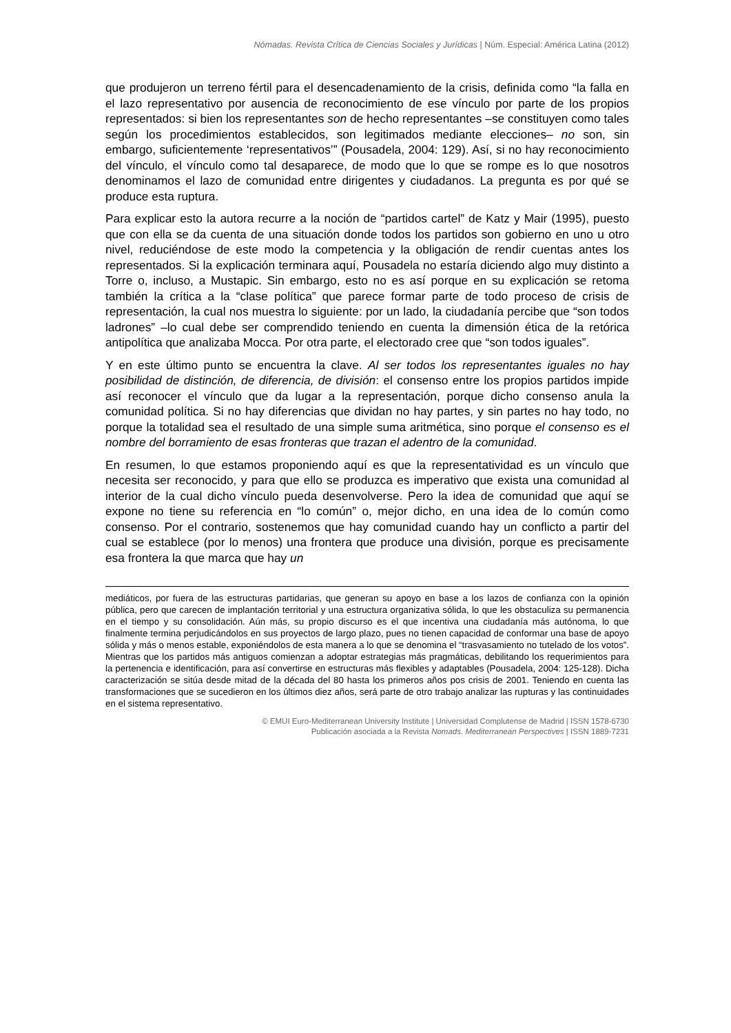Nómadas. Revista Crítica de Ciencias Sociales y Jurídicas | Núm. Especial: América Latina (2012)
que produjeron un terreno fértil para el desencadenamiento de la crisis, definida como “la falla en el lazo representativo por ausencia de reconocimiento de ese vínculo por parte de los propios representados: si bien los representantes son de hecho representantes –se constituyen como tales según los procedimientos establecidos, son legitimados mediante elecciones– no son, sin embargo, suficientemente ‘representativos’” (Pousadela, 2004: 129). Así, si no hay reconocimiento del vínculo, el vínculo como tal desaparece, de modo que lo que se rompe es lo que nosotros denominamos el lazo de comunidad entre dirigentes y ciudadanos. La pregunta es por qué se produce esta ruptura.
Para explicar esto la autora recurre a la noción de “partidos cartel” de Katz y Mair (1995), puesto que con ella se da cuenta de una situación donde todos los partidos son gobierno en uno u otro nivel, reduciéndose de este modo la competencia y la obligación de rendir cuentas antes los representados. Si la explicación terminara aquí, Pousadela no estaría diciendo algo muy distinto a Torre o, incluso, a Mustapic. Sin embargo, esto no es así porque en su explicación se retoma también la crítica a la “clase política” que parece formar parte de todo proceso de crisis de representación, la cual nos muestra lo siguiente: por un lado, la ciudadanía percibe que “son todos ladrones” –lo cual debe ser comprendido teniendo en cuenta la dimensión ética de la retórica antipolítica que analizaba Mocca. Por otra parte, el electorado cree que “son todos iguales”.
Y en este último punto se encuentra la clave. Al ser todos los representantes iguales no hay posibilidad de distinción, de diferencia, de división: el consenso entre los propios partidos impide así reconocer el vínculo que da lugar a la representación, porque dicho consenso anula la comunidad política. Si no hay diferencias que dividan no hay partes, y sin partes no hay todo, no porque la totalidad sea el resultado de una simple suma aritmética, sino porque el consenso es el nombre del borramiento de esas fronteras que trazan el adentro de la comunidad.
En resumen, lo que estamos proponiendo aquí es que la representatividad es un vínculo que necesita ser reconocido, y para que ello se produzca es imperativo que exista una comunidad al interior de la cual dicho vínculo pueda desenvolverse. Pero la idea de comunidad que aquí se expone no tiene su referencia en “lo común” o, mejor dicho, en una idea de lo común como consenso. Por el contrario, sostenemos que hay comunidad cuando hay un conflicto a partir del cual se establece (por lo menos) una frontera que produce una división, porque es precisamente esa frontera la que marca que hay un
mediáticos, por fuera de las estructuras partidarias, que generan su apoyo en base a los lazos de confianza con la opinión pública, pero que carecen de implantación territorial y una estructura organizativa sólida, lo que les obstaculiza su permanencia en el tiempo y su consolidación. Aún más, su propio discurso es el que incentiva una ciudadanía más autónoma, lo que finalmente termina perjudicándolos en sus proyectos de largo plazo, pues no tienen capacidad de conformar una base de apoyo sólida y más o menos estable, exponiéndolos de esta manera a lo que se denomina el “trasvasamiento no tutelado de los votos”. Mientras que los partidos más antiguos comienzan a adoptar estrategias más pragmáticas, debilitando los requerimientos para la pertenencia e identificación, para así convertirse en estructuras más flexibles y adaptables (Pousadela, 2004: 125-128). Dicha caracterización se sitúa desde mitad de la década del 80 hasta los primeros años pos crisis de 2001. Teniendo en cuenta las transformaciones que se sucedieron en los últimos diez años, será parte de otro trabajo analizar las rupturas y las continuidades en el sistema representativo.
© EMUI Euro-Mediterranean University Institute | Universidad Complutense de Madrid | ISSN 1578-6730
Publicación asociada a la Revista Nomads. Mediterranean Perspectives | ISSN 1889-7231